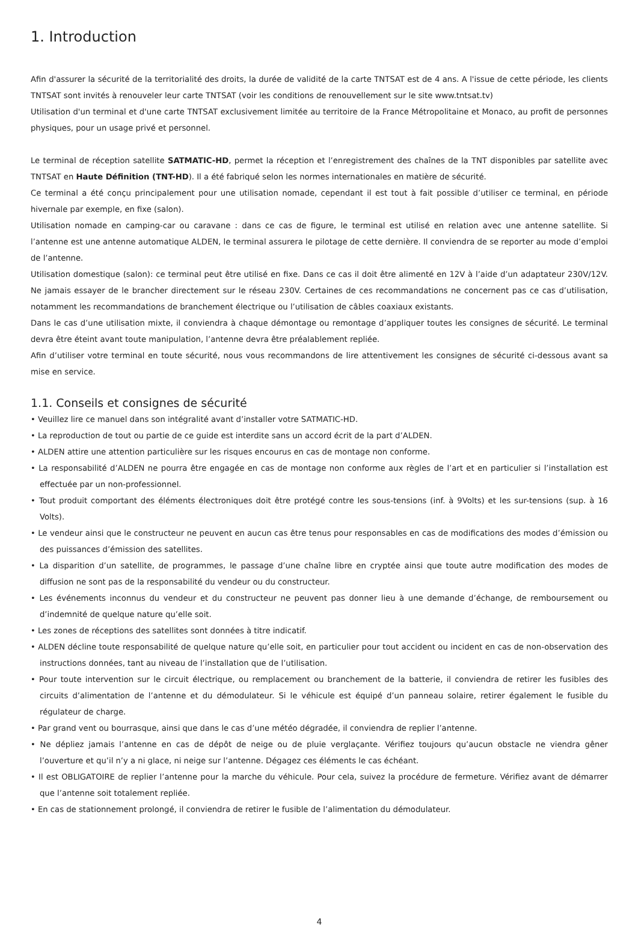1. Introduction
Afin d'assurer la sécurité de la territorialité des droits, la durée de validité de la carte TNTSAT est de 4 ans. A l'issue de cette période, les clients TNTSAT sont invités à renouveler leur carte TNTSAT (voir les conditions de renouvellement sur le site www.tntsat.tv)
Utilisation d'un terminal et d'une carte TNTSAT exclusivement limitée au territoire de la France Métropolitaine et Monaco, au profit de personnes physiques, pour un usage privé et personnel.
Le terminal de réception satellite SATMATIC-HD, permet la réception et l’enregistrement des chaînes de la TNT disponibles par satellite avec TNTSAT en Haute Définition (TNT-HD). Il a été fabriqué selon les normes internationales en matière de sécurité.
Ce terminal a été conçu principalement pour une utilisation nomade, cependant il est tout à fait possible d’utiliser ce terminal, en période hivernale par exemple, en fixe (salon).
Utilisation nomade en camping-car ou caravane : dans ce cas de figure, le terminal est utilisé en relation avec une antenne satellite. Si l’antenne est une antenne automatique ALDEN, le terminal assurera le pilotage de cette dernière. Il conviendra de se reporter au mode d’emploi de l’antenne.
Utilisation domestique (salon): ce terminal peut être utilisé en fixe. Dans ce cas il doit être alimenté en 12V à l’aide d’un adaptateur 230V/12V. Ne jamais essayer de le brancher directement sur le réseau 230V. Certaines de ces recommandations ne concernent pas ce cas d’utilisation, notamment les recommandations de branchement électrique ou l’utilisation de câbles coaxiaux existants.
Dans le cas d’une utilisation mixte, il conviendra à chaque démontage ou remontage d’appliquer toutes les consignes de sécurité. Le terminal devra être éteint avant toute manipulation, l’antenne devra être préalablement repliée.
Afin d’utiliser votre terminal en toute sécurité, nous vous recommandons de lire attentivement les consignes de sécurité ci-dessous avant sa mise en service.
1.1. Conseils et consignes de sécurité
• Veuillez lire ce manuel dans son intégralité avant d’installer votre SATMATIC-HD.
• La reproduction de tout ou partie de ce guide est interdite sans un accord écrit de la part d’ALDEN.
• ALDEN attire une attention particulière sur les risques encourus en cas de montage non conforme.
• La responsabilité d’ALDEN ne pourra être engagée en cas de montage non conforme aux règles de l’art et en particulier si l’installation est effectuée par un non-professionnel.
• Tout produit comportant des éléments électroniques doit être protégé contre les sous-tensions (inf. à 9Volts) et les sur-tensions (sup. à 16 Volts).
• Le vendeur ainsi que le constructeur ne peuvent en aucun cas être tenus pour responsables en cas de modifications des modes d’émission ou des puissances d’émission des satellites.
• La disparition d’un satellite, de programmes, le passage d’une chaîne libre en cryptée ainsi que toute autre modification des modes de diffusion ne sont pas de la responsabilité du vendeur ou du constructeur.
• Les événements inconnus du vendeur et du constructeur ne peuvent pas donner lieu à une demande d’échange, de remboursement ou d’indemnité de quelque nature qu’elle soit.
• Les zones de réceptions des satellites sont données à titre indicatif.
• ALDEN décline toute responsabilité de quelque nature qu’elle soit, en particulier pour tout accident ou incident en cas de non-observation des instructions données, tant au niveau de l’installation que de l’utilisation.
• Pour toute intervention sur le circuit électrique, ou remplacement ou branchement de la batterie, il conviendra de retirer les fusibles des circuits d’alimentation de l’antenne et du démodulateur. Si le véhicule est équipé d’un panneau solaire, retirer également le fusible du régulateur de charge.
• Par grand vent ou bourrasque, ainsi que dans le cas d’une météo dégradée, il conviendra de replier l’antenne.
• Ne dépliez jamais l’antenne en cas de dépôt de neige ou de pluie verglaçante. Vérifiez toujours qu’aucun obstacle ne viendra gêner l’ouverture et qu’il n’y a ni glace, ni neige sur l’antenne. Dégagez ces éléments le cas échéant.
• Il est OBLIGATOIRE de replier l’antenne pour la marche du véhicule. Pour cela, suivez la procédure de fermeture. Vérifiez avant de démarrer que l’antenne soit totalement repliée.
• En cas de stationnement prolongé, il conviendra de retirer le fusible de l’alimentation du démodulateur.
4